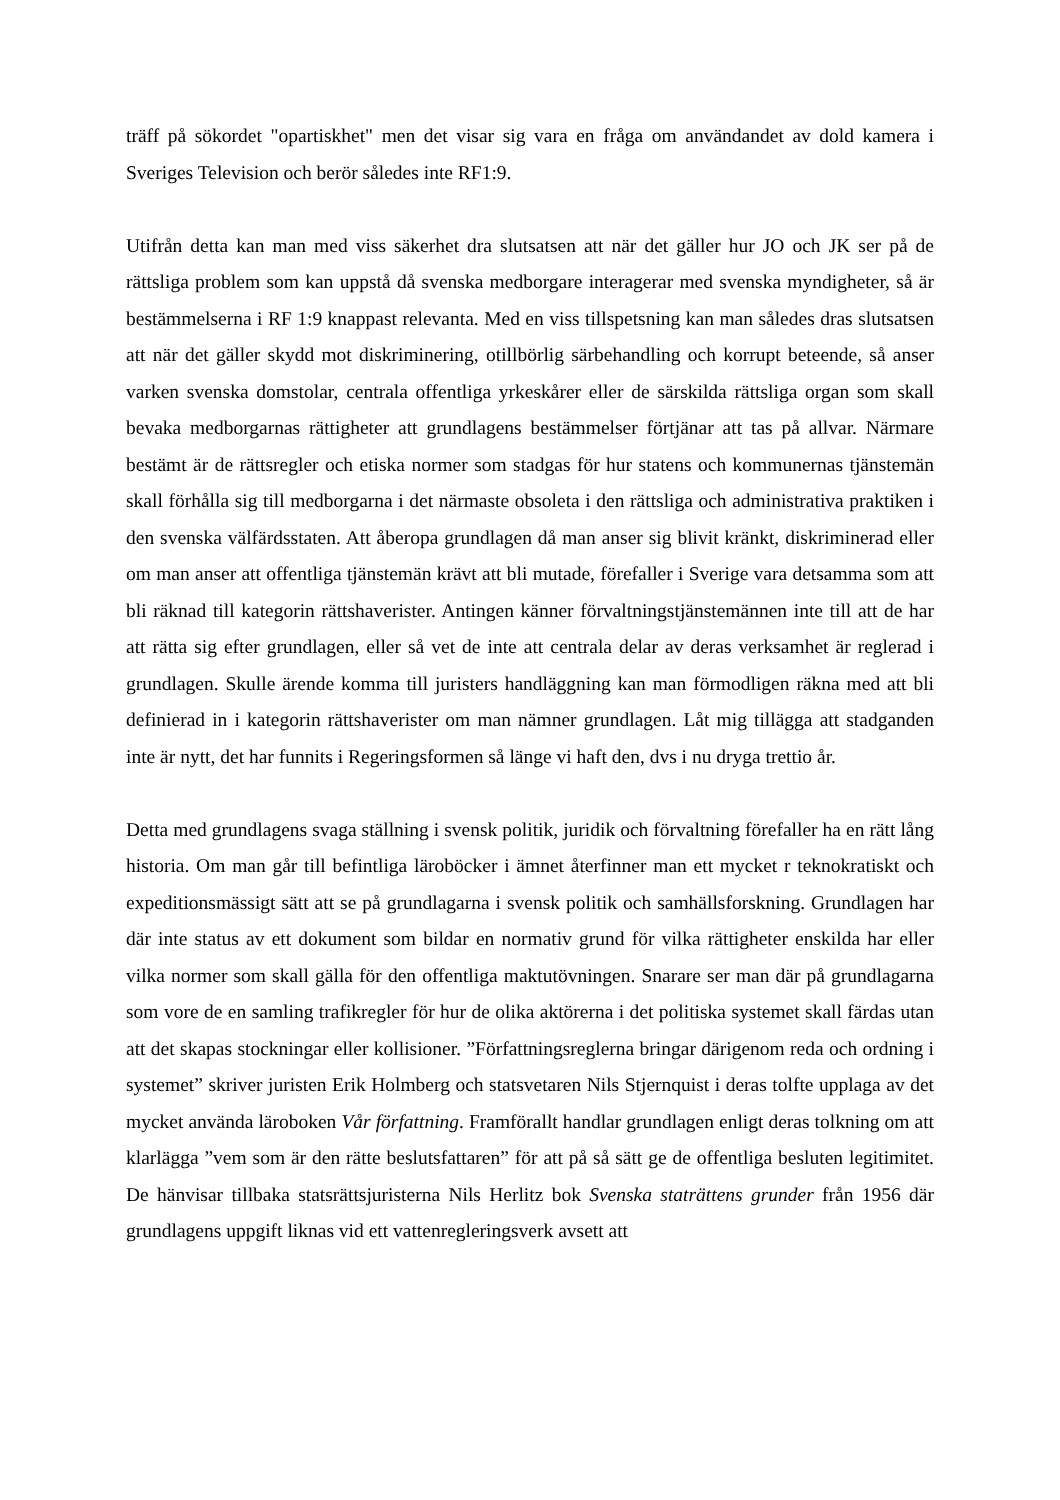träff på sökordet "opartiskhet" men det visar sig vara en fråga om användandet av dold kamera i Sveriges Television och berör således inte RF1:9.
Utifrån detta kan man med viss säkerhet dra slutsatsen att när det gäller hur JO och JK ser på de rättsliga problem som kan uppstå då svenska medborgare interagerar med svenska myndigheter, så är bestämmelserna i RF 1:9 knappast relevanta. Med en viss tillspetsning kan man således dras slutsatsen att när det gäller skydd mot diskriminering, otillbörlig särbehandling och korrupt beteende, så anser varken svenska domstolar, centrala offentliga yrkeskårer eller de särskilda rättsliga organ som skall bevaka medborgarnas rättigheter att grundlagens bestämmelser förtjänar att tas på allvar. Närmare bestämt är de rättsregler och etiska normer som stadgas för hur statens och kommunernas tjänstemän skall förhålla sig till medborgarna i det närmaste obsoleta i den rättsliga och administrativa praktiken i den svenska välfärdsstaten. Att åberopa grundlagen då man anser sig blivit kränkt, diskriminerad eller om man anser att offentliga tjänstemän krävt att bli mutade, förefaller i Sverige vara detsamma som att bli räknad till kategorin rättshaverister. Antingen känner förvaltningstjänstemännen inte till att de har att rätta sig efter grundlagen, eller så vet de inte att centrala delar av deras verksamhet är reglerad i grundlagen. Skulle ärende komma till juristers handläggning kan man förmodligen räkna med att bli definierad in i kategorin rättshaverister om man nämner grundlagen. Låt mig tillägga att stadganden inte är nytt, det har funnits i Regeringsformen så länge vi haft den, dvs i nu dryga trettio år.
Detta med grundlagens svaga ställning i svensk politik, juridik och förvaltning förefaller ha en rätt lång historia. Om man går till befintliga läroböcker i ämnet återfinner man ett mycket r teknokratiskt och expeditionsmässigt sätt att se på grundlagarna i svensk politik och samhällsforskning. Grundlagen har där inte status av ett dokument som bildar en normativ grund för vilka rättigheter enskilda har eller vilka normer som skall gälla för den offentliga maktutövningen. Snarare ser man där på grundlagarna som vore de en samling trafikregler för hur de olika aktörerna i det politiska systemet skall färdas utan att det skapas stockningar eller kollisioner. ”Författningsreglerna bringar därigenom reda och ordning i systemet” skriver juristen Erik Holmberg och statsvetaren Nils Stjernquist i deras tolfte upplaga av det mycket använda läroboken Vår författning. Framförallt handlar grundlagen enligt deras tolkning om att klarlägga ”vem som är den rätte beslutsfattaren” för att på så sätt ge de offentliga besluten legitimitet. De hänvisar tillbaka statsrättsjuristerna Nils Herlitz bok Svenska staträttens grunder från 1956 där grundlagens uppgift liknas vid ett vattenregleringsverk avsett att